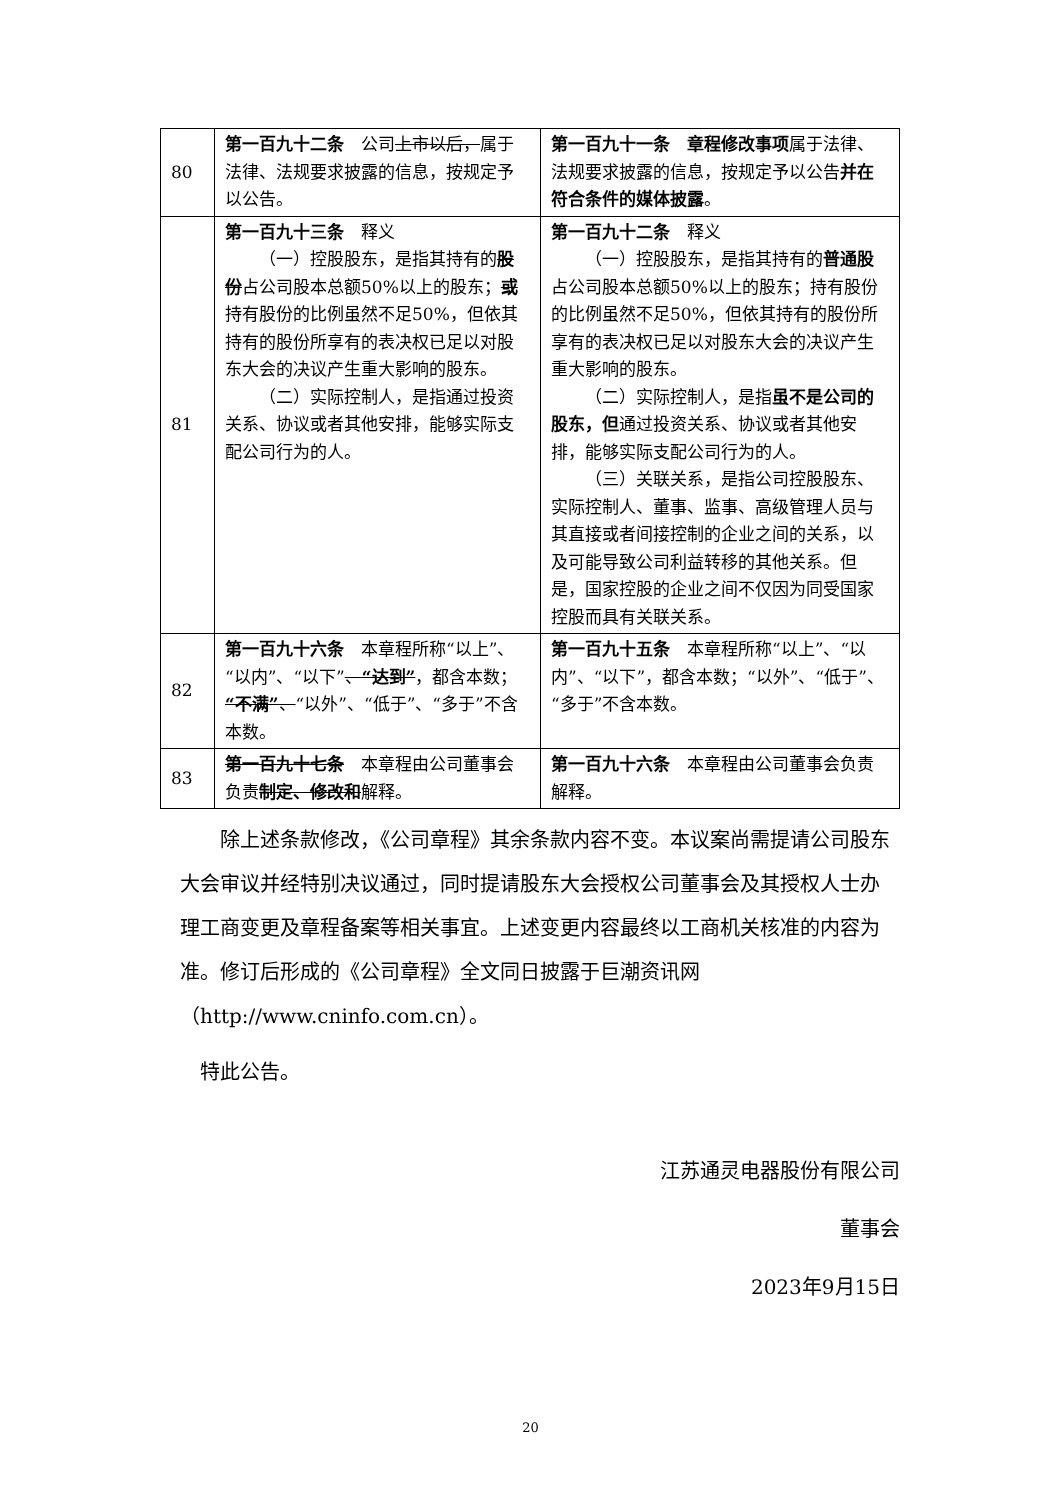| 80 | 第一百九十二条 公司 上市以后， 属于法律、法规要求披露的信息，按规定予以公告。 | 第一百九十一条 章程修改事项 属于法律、法规要求披露的信息，按规定予以公告 并在符合条件的媒体披露 。 |
| 81 | 第一百九十三条 释义 （一）控股股东，是指其持有的 股份 占公司股本总额50%以上的股东； 或 持有股份的比例虽然不足50%，但依其持有的股份所享有的表决权已足以对股东大会的决议产生重大影响的股东。 （二）实际控制人，是指通过投资关系、协议或者其他安排，能够实际支配公司行为的人。 | 第一百九十二条 释义 （一）控股股东，是指其持有的 普通股 占公司股本总额50%以上的股东；持有股份的比例虽然不足50%，但依其持有的股份所享有的表决权已足以对股东大会的决议产生重大影响的股东。 （二）实际控制人，是指 虽不是公司的股东，但 通过投资关系、协议或者其他安排，能够实际支配公司行为的人。 （三）关联关系，是指公司控股股东、实际控制人、董事、监事、高级管理人员与其直接或者间接控制的企业之间的关系，以及可能导致公司利益转移的其他关系。但是，国家控股的企业之间不仅因为同受国家控股而具有关联关系。 |
| 82 | 第一百九十六条 本章程所称“以上”、“以内”、“以下” 、 “达到” ，都含本数； “不满” 、 “以外”、“低于”、“多于”不含本数。 | 第一百九十五条 本章程所称“以上”、“以内”、“以下”，都含本数；“以外”、“低于”、“多于”不含本数。 |
| 83 | 第一百九十七条 本章程由公司董事会负责 制定、修改和 解释。 | 第一百九十六条 本章程由公司董事会负责解释。 |
除上述条款修改，《公司章程》其余条款内容不变。本议案尚需提请公司股东大会审议并经特别决议通过，同时提请股东大会授权公司董事会及其授权人士办理工商变更及章程备案等相关事宜。上述变更内容最终以工商机关核准的内容为准。修订后形成的《公司章程》全文同日披露于巨潮资讯网（http://www.cninfo.com.cn）。
特此公告。
江苏通灵电器股份有限公司
董事会
2023年9月15日
20